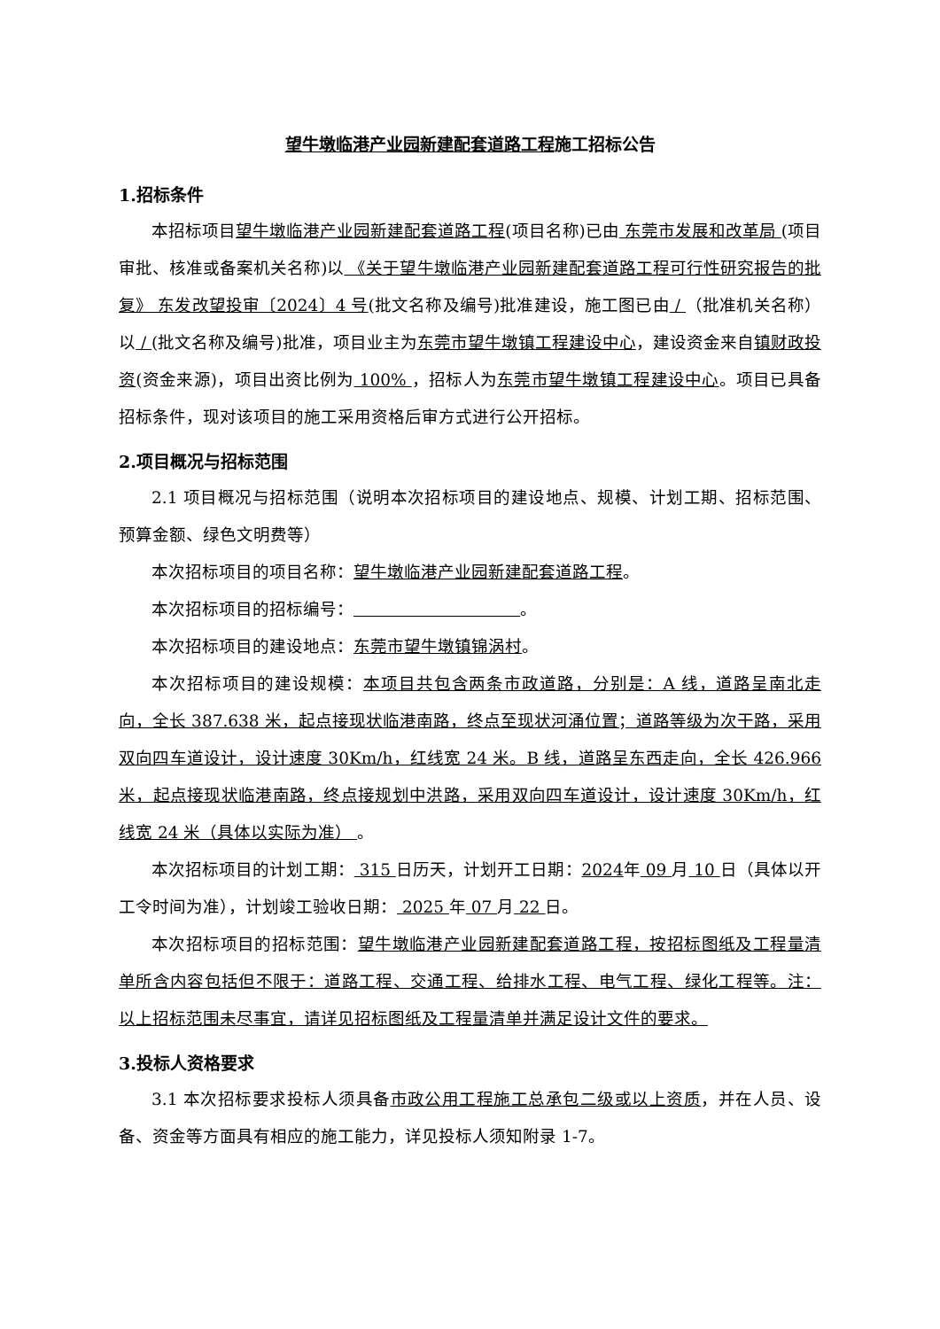望牛墩临港产业园新建配套道路工程施工招标公告
1.招标条件
本招标项目望牛墩临港产业园新建配套道路工程(项目名称)已由 东莞市发展和改革局 (项目审批、核准或备案机关名称)以 《关于望牛墩临港产业园新建配套道路工程可行性研究报告的批复》 东发改望投审〔2024〕4 号(批文名称及编号)批准建设，施工图已由 / （批准机关名称）以 / (批文名称及编号)批准，项目业主为东莞市望牛墩镇工程建设中心，建设资金来自镇财政投资(资金来源)，项目出资比例为 100% ，招标人为东莞市望牛墩镇工程建设中心。项目已具备招标条件，现对该项目的施工采用资格后审方式进行公开招标。
2.项目概况与招标范围
2.1 项目概况与招标范围（说明本次招标项目的建设地点、规模、计划工期、招标范围、预算金额、绿色文明费等）
本次招标项目的项目名称：望牛墩临港产业园新建配套道路工程。
本次招标项目的招标编号： 。
本次招标项目的建设地点：东莞市望牛墩镇锦涡村。
本次招标项目的建设规模：本项目共包含两条市政道路，分别是：A 线，道路呈南北走向，全长 387.638 米，起点接现状临港南路，终点至现状河涌位置；道路等级为次干路，采用双向四车道设计，设计速度 30Km/h，红线宽 24 米。B 线，道路呈东西走向，全长 426.966 米，起点接现状临港南路，终点接规划中洪路，采用双向四车道设计，设计速度 30Km/h，红线宽 24 米（具体以实际为准） 。
本次招标项目的计划工期： 315 日历天，计划开工日期：2024年 09 月 10 日（具体以开工令时间为准），计划竣工验收日期： 2025 年 07 月 22 日。
本次招标项目的招标范围：望牛墩临港产业园新建配套道路工程，按招标图纸及工程量清单所含内容包括但不限于：道路工程、交通工程、给排水工程、电气工程、绿化工程等。注：以上招标范围未尽事宜，请详见招标图纸及工程量清单并满足设计文件的要求。
3.投标人资格要求
3.1 本次招标要求投标人须具备市政公用工程施工总承包二级或以上资质，并在人员、设备、资金等方面具有相应的施工能力，详见投标人须知附录 1-7。